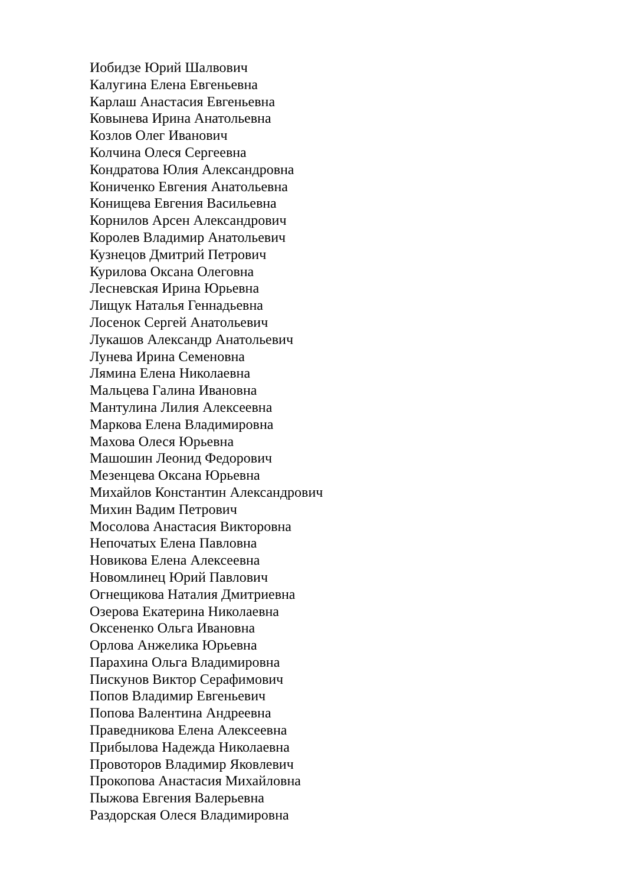Иобидзе Юрий Шалвович
Калугина Елена Евгеньевна
Карлаш Анастасия Евгеньевна
Ковынева Ирина Анатольевна
Козлов Олег Иванович
Колчина Олеся Сергеевна
Кондратова Юлия Александровна
Кониченко Евгения Анатольевна
Конищева Евгения Васильевна
Корнилов Арсен Александрович
Королев Владимир Анатольевич
Кузнецов Дмитрий Петрович
Курилова Оксана Олеговна
Лесневская Ирина Юрьевна
Лищук Наталья Геннадьевна
Лосенок Сергей Анатольевич
Лукашов Александр Анатольевич
Лунева Ирина Семеновна
Лямина Елена Николаевна
Мальцева Галина Ивановна
Мантулина Лилия Алексеевна
Маркова Елена Владимировна
Махова Олеся Юрьевна
Машошин Леонид Федорович
Мезенцева Оксана Юрьевна
Михайлов Константин Александрович
Михин Вадим Петрович
Мосолова Анастасия Викторовна
Непочатых Елена Павловна
Новикова Елена Алексеевна
Новомлинец Юрий Павлович
Огнещикова Наталия Дмитриевна
Озерова Екатерина Николаевна
Оксененко Ольга Ивановна
Орлова Анжелика Юрьевна
Парахина Ольга Владимировна
Пискунов Виктор Серафимович
Попов Владимир Евгеньевич
Попова Валентина Андреевна
Праведникова Елена Алексеевна
Прибылова Надежда Николаевна
Провоторов Владимир Яковлевич
Прокопова Анастасия Михайловна
Пыжова Евгения Валерьевна
Раздорская Олеся Владимировна